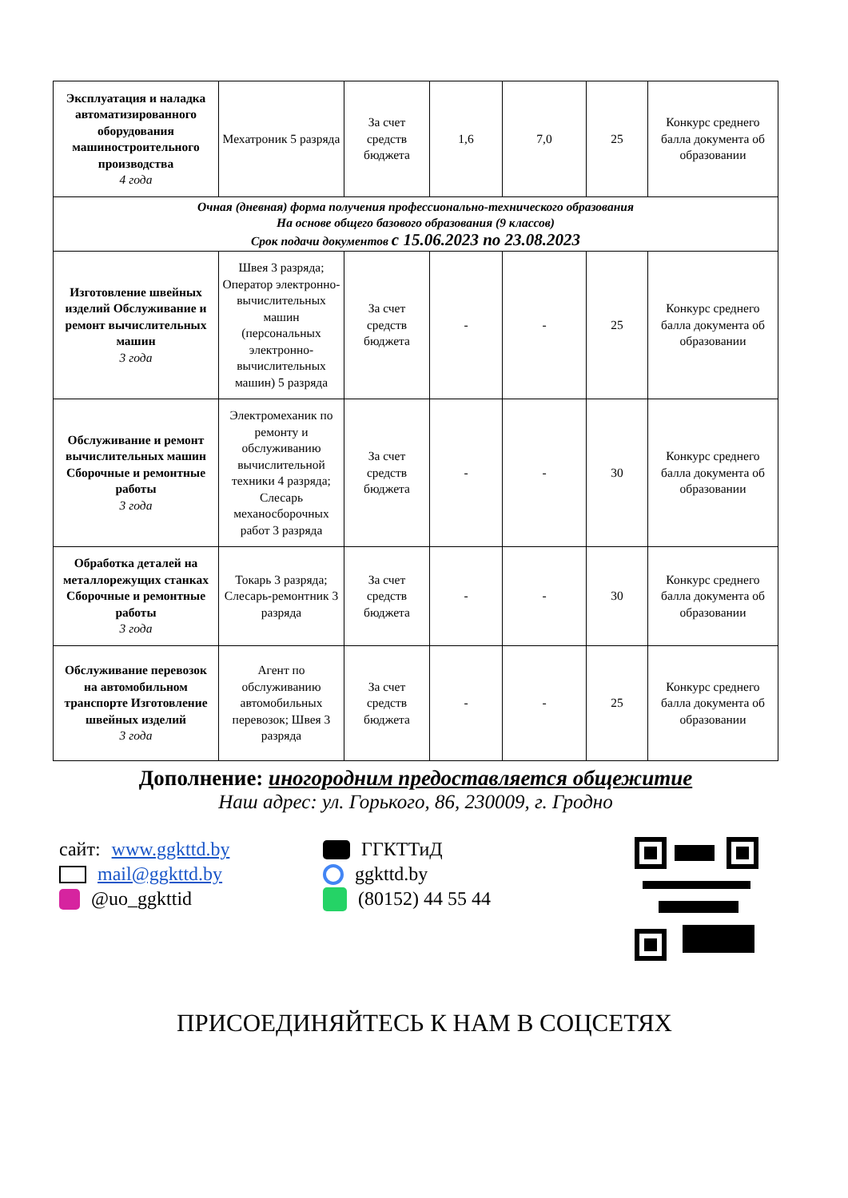| Эксплуатация и наладка автоматизированного оборудования машиностроительного производства 4 года | Мехатроник 5 разряда | За счет средств бюджета | 1,6 | 7,0 | 25 | Конкурс среднего балла документа об образовании |
| Очная (дневная) форма получения профессионально-технического образования На основе общего базового образования (9 классов) Срок подачи документов с 15.06.2023 по 23.08.2023 | | | | | | |
| Изготовление швейных изделий Обслуживание и ремонт вычислительных машин 3 года | Швея 3 разряда; Оператор электронно-вычислительных машин (персональных электронно-вычислительных машин) 5 разряда | За счет средств бюджета | - | - | 25 | Конкурс среднего балла документа об образовании |
| Обслуживание и ремонт вычислительных машин Сборочные и ремонтные работы 3 года | Электромеханик по ремонту и обслуживанию вычислительной техники 4 разряда; Слесарь механосборочных работ 3 разряда | За счет средств бюджета | - | - | 30 | Конкурс среднего балла документа об образовании |
| Обработка деталей на металлорежущих станках Сборочные и ремонтные работы 3 года | Токарь 3 разряда; Слесарь-ремонтник 3 разряда | За счет средств бюджета | - | - | 30 | Конкурс среднего балла документа об образовании |
| Обслуживание перевозок на автомобильном транспорте Изготовление швейных изделий 3 года | Агент по обслуживанию автомобильных перевозок; Швея 3 разряда | За счет средств бюджета | - | - | 25 | Конкурс среднего балла документа об образовании |
Дополнение: иногородним предоставляется общежитие
Наш адрес: ул. Горького, 86, 230009, г. Гродно
сайт: www.ggkttd.by
mail@ggkttd.by
@uo_ggkttid
ГГКТТиД
ggkttd.by
(80152) 44 55 44
ПРИСОЕДИНЯЙТЕСЬ К НАМ В СОЦСЕТЯХ